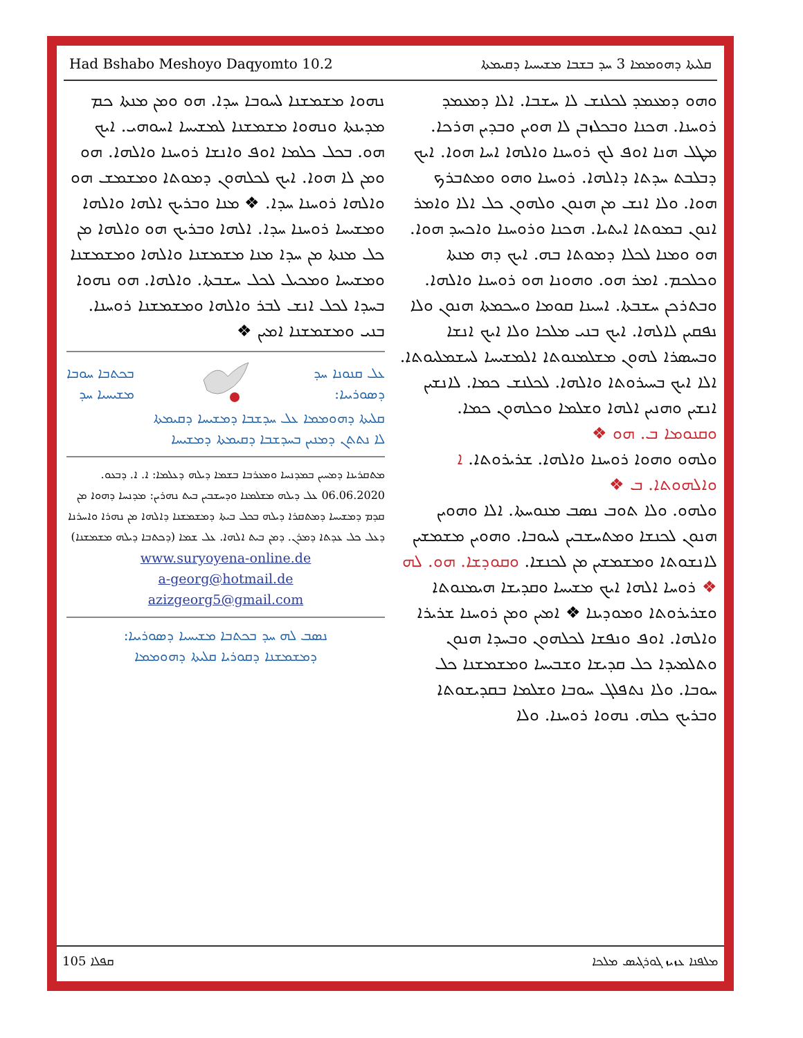Had Bshabo Meshoyo Daqyomto 10.2 ܩܠܝܬܐ ܕܗܘܡܡܐ 3 ܚܕ ܒܫܒܐ ܡܫܝܚܝܐ ܕܩܝܡܬܐ
ܘܗܘ ܕܡܥܡܕ ܠܟܠܢܫ ܠܐ ܚܫܒܐ. ܐܠܐ ܕܡܥܡܕ ܪܘܚܢܐ. ܗܟܢܐ ܘܒܟܠܙܒܢ ܠܐ ܗܘܝܢ ܘܒܕܝܢ ܗܪܟܐ. ܡܛܠ ܗܢܐ ܐܘܦ ܠܟ ܪܘܚܢܐ ܘܐܠܗܐ ܐܚܐ ܗܘܐ. ܐܝܟ ܕܒܠܒܬ ܚܕܬܐ ܕܐܠܗܐ. ܪܘܚܢܐ ܘܗܘ ܘܡܬܒܪܟ ܗܘܐ. ܘܠܐ ܐܢܫ ܡܢ ܗܢܘܢ ܘܠܗܘܢ ܟܠ ܐܠܐ ܘܐܡܪ ܐܢܘܢ ܒܡܘܬܐ ܐܝܬܝܐ. ܗܟܢܐ ܘܪܘܚܢܐ ܘܐܟܚܕ ܗܘܐ. ܗܘ ܘܡܢܐ ܠܟܠܐ ܕܡܘܬܐ ܒܗ. ܐܝܟ ܕܗ ܡܢܬܐ ܘܟܠܟܡ. ܐܡܪ ܗܘ. ܘܗܘܢܐ ܗܘ ܪܘܚܢܐ ܘܐܠܗܐ. ܘܒܬܪܟܢ ܚܫܒܬܐ. ܐܚܝܢܐ ܩܘܡܐ ܘܚܟܡܬܐ ܗܢܘܢ ܘܠܐ ܢܦܩܝܢ ܠܐܠܗܐ. ܐܝܟ ܒܢܝ ܡܠܟܐ ܘܠܐ ܐܝܟ ܐܢܫܐ ܘܒܚܣܪܐ ܠܗܘܢ ܡܫܠܡܢܘܬܐ ܐܠܡܫܝܚܐ ܠܚܫܡܠܝܘܬܐ. ܐܠܐ ܐܝܟ ܒܚܝܪܘܬܐ ܘܐܠܗܐ. ܠܟܠܢܫ ܟܡܐ. ܠܐܢܫܝܢ ܐܢܫܝܢ ܘܗܢܝܢ ܐܠܗܐ ܘܫܠܡܐ ܘܟܠܗܘܢ ܟܡܐ. ܘܩܢܘܡܐ ܒ. ܗܘ ❖
ܘܠܗܘ ܘܗܘܐ ܪܘܚܢܐ ܘܐܠܗܐ. ܫܪܝܪܘܬܐ. ܐ ܘܐܠܗܘܬܐ. ܒ ❖
ܘܠܗܘ. ܘܠܐ ܬܘܒ ܢܣܒ ܡܢܘܚܬܐ. ܐܠܐ ܘܗܘܝܢ ܗܢܘܢ ܠܟܢܫܐ ܘܡܬܚܫܒܝܢ ܠܚܘܒܐ. ܘܗܘܝܢ ܡܫܡܫܝܢ ܠܐܢܫܘܬܐ ܘܡܫܡܫܝܢ ܡܢ ܠܟܢܫܐ. ܘܩܘܕܫܐ. ܗܘ. ܠܗ ❖ ܪܘܚܐ ܐܠܗܐ ܐܝܟ ܡܫܝܚܐ ܘܩܕܝܫܐ ܗܝܡܢܘܬܐ ܘܫܪܝܪܘܬܐ ܘܡܘܕܝܢܐ ❖ ܐܡܝܢ ܘܡܢ ܪܘܚܢܐ ܫܪܝܪܐ ܘܐܠܗܐ. ܐܘܦ ܘܢܦܫܐ ܠܟܠܗܘܢ ܘܒܚܕܐ ܗܢܘܢ ܘܬܠܡܝܕܐ ܟܠ ܩܕܝܫܐ ܘܫܒܝܚܐ ܘܡܫܡܫܢܐ ܟܠ ܚܘܒܐ. ܘܠܐ ܢܬܦܠܓ ܚܘܒܐ ܘܫܠܡܐ ܒܩܕܝܫܘܬܐ ܘܒܪܝܟ ܟܠܗ. ܢܗܘܐ ܪܘܚܢܐ. ܘܠܐ
ܢܗܘܐ ܡܫܡܫܢܐ ܠܚܘܒܐ ܚܕܐ. ܗܘ ܘܡܢ ܡܢܬܐ ܟܡ ܡܕܝܢܬܐ ܘܢܗܘܐ ܡܫܡܫܢܐ ܠܡܫܝܚܐ ܐܚܘܗܝ. ܐܝܟ ܗܘ. ܒܟܠ ܟܠܡܐ ܐܘܦ ܘܐܢܫܐ ܪܘܚܢܐ ܘܐܠܗܐ. ܗܘ ܘܡܢ ܠܐ ܗܘܐ. ܐܝܟ ܠܟܠܗܘܢ ܕܡܘܬܐ ܘܡܫܡܫ ܗܘ ܘܐܠܗܐ ܪܘܚܢܐ ܚܕܐ. ❖ ܡܢܐ ܘܒܪܝܟ ܐܠܗܐ ܘܐܠܗܐ ܘܡܫܝܚܐ ܪܘܚܢܐ ܚܕܐ. ܐܠܗܐ ܘܒܪܝܟ ܗܘ ܘܐܠܗܐ ܡܢ ܟܠ ܡܢܬܐ ܡܢ ܚܕܐ ܡܢܐ ܡܫܡܫܢܐ ܘܐܠܗܐ ܘܡܫܡܫܢܐ ܘܡܫܝܚܐ ܘܡܟܝܠ ܠܟܠ ܚܫܒܬܐ. ܘܐܠܗܐ. ܗܘ ܢܗܘܐ ܒܚܕܐ ܠܟܠ ܐܢܫ ܠܒܪ ܘܐܠܗܐ ܘܡܫܡܫܢܐ ܪܘܚܢܐ. ܒܢܝ ܘܡܫܡܫܢܐ ܐܡܝܢ ❖
ܥܠ ܩܢܘܢܐ ܚܕ
ܕܣܘܪܝܝܐ:
ܒܟܬܒܐ ܚܘܒܐ
ܡܫܝܚܝܐ ܚܕ
ܩܠܝܬܐ ܕܗܘܡܡܐ ܥܠ ܚܕܫܒܐ ܕܡܫܝܚܐ ܕܩܝܡܬܐ
ܠܐ ܢܬܬܢ ܕܡܢܝܢ ܒܚܕܫܒܐ ܕܩܝܡܬܐ ܕܡܫܝܚܐ
ܡܬܩܪܝܢܐ ܕܡܚܝܢ ܒܡܕܢܚܐ ܘܡܥܪܒܐ ܒܫܡܐ ܕܝܠܗ ܕܥܠܡܐ: ܐ. ܐ. ܕܒܥܘ. 06.06.2020 ܥܠ ܕܝܠܗ ܡܫܠܡܢܐ ܘܕܚܫܒܝܢ ܒܝܬ ܢܗܪܝܢ: ܡܕܢܚܐ ܕܗܘܐ ܡܢ ܩܕܡ ܕܡܫܝܚܐ ܕܡܬܩܪܐ ܕܝܠܗ ܒܟܠ ܒܝܬܐ ܕܡܫܡܫܢܐ ܕܐܠܗܐ ܡܢ ܢܗܪܐ ܘܐܚܪܢܐ ܕܥܠ ܟܠ ܥܕܬܐ ܕܡܪܢ. ܕܡܢ ܒܝܬ ܐܠܗܐ. ܥܠ ܫܡܐ (ܕܟܬܒܐ ܕܝܠܗ ܡܫܡܫܢܐ)
www.suryoyena-online.de
a-georg@hotmail.de
azizgeorg5@gmail.com
ܢܣܒ ܠܗ ܚܕ ܒܟܬܒܐ ܡܫܝܚܝܐ ܕܣܘܪܝܝܐ:
ܕܡܫܡܫܢܐ ܕܩܘܪܝܐ ܩܠܝܬܐ ܕܗܘܡܡܐ
105 ܩܦܠܐ ܡܠܦܢܐ ܥܙܝܙ ܓܘܪܓܝܣ ܡܠܟܐ